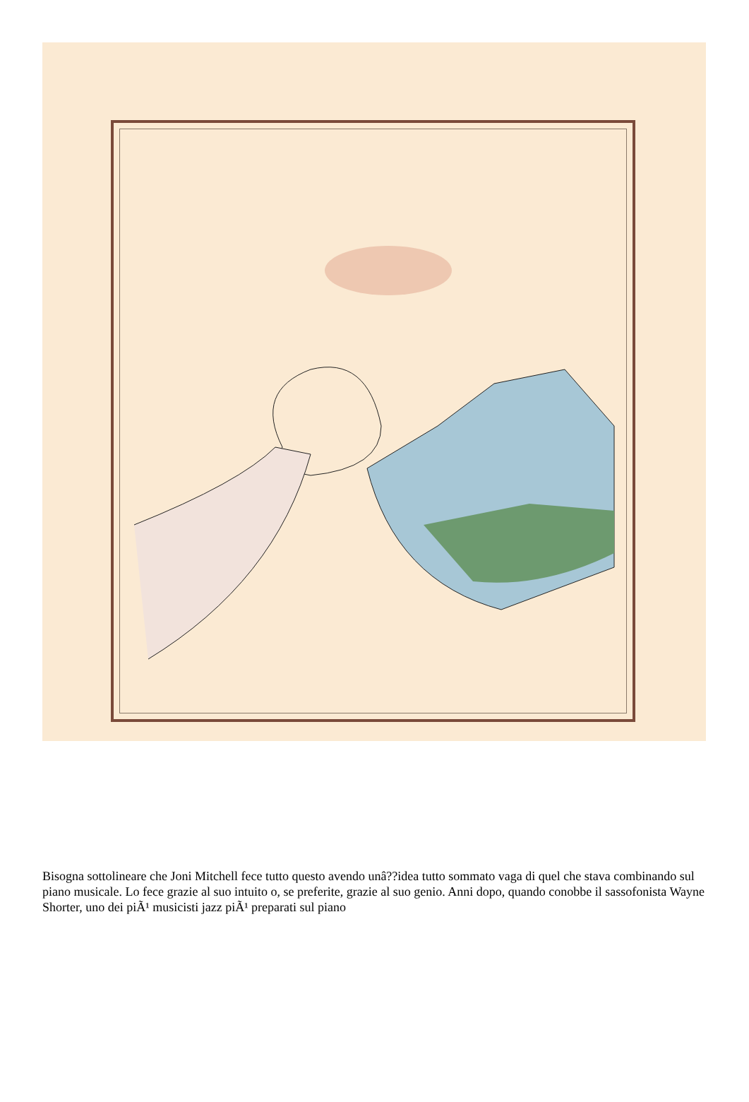Bisogna sottolineare che Joni Mitchell fece tutto questo avendo unâ??idea tutto sommato vaga di quel che stava combinando sul piano musicale. Lo fece grazie al suo intuito o, se preferite, grazie al suo genio. Anni dopo, quando conobbe il sassofonista Wayne Shorter, uno dei piÃ¹ musicisti jazz piÃ¹ preparati sul piano